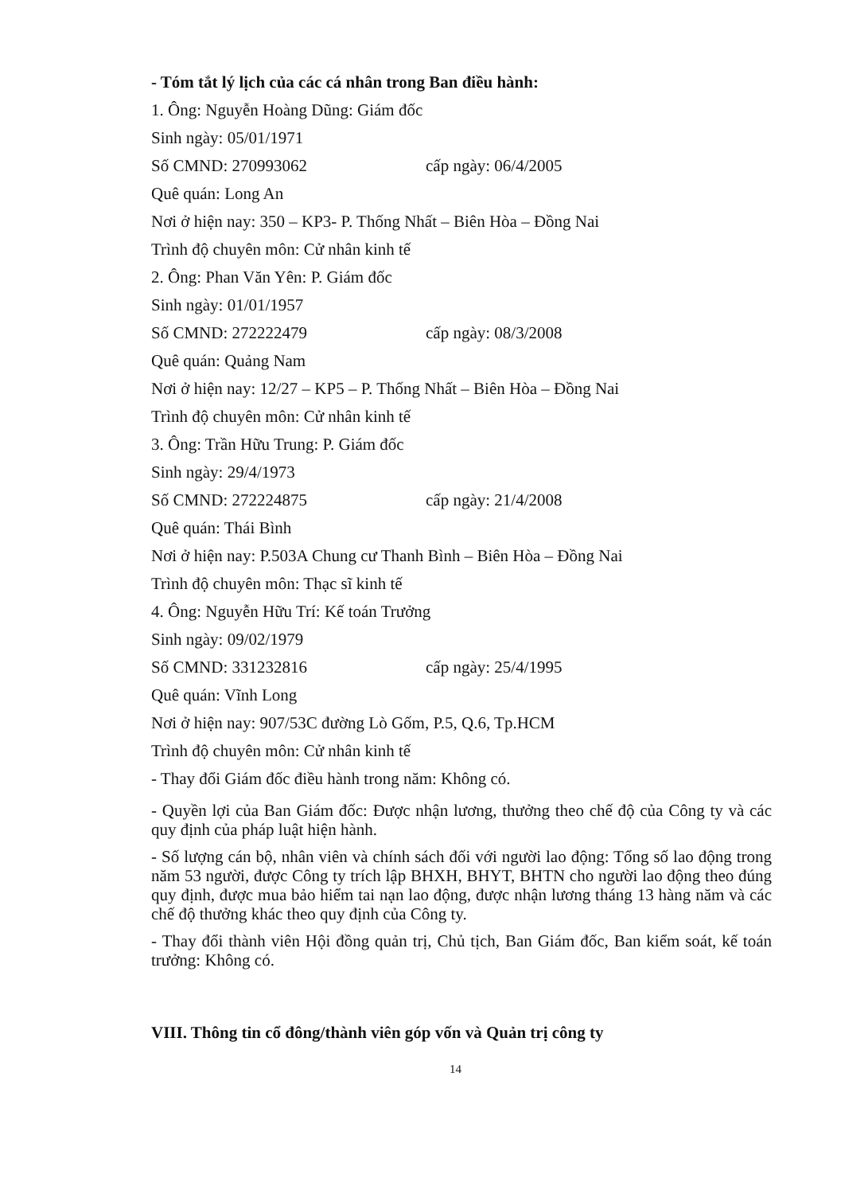- Tóm tắt lý lịch của các cá nhân trong Ban điều hành:
1. Ông: Nguyễn Hoàng Dũng: Giám đốc
Sinh ngày: 05/01/1971
Số CMND: 270993062 cấp ngày: 06/4/2005
Quê quán: Long An
Nơi ở hiện nay: 350 – KP3- P. Thống Nhất – Biên Hòa – Đồng Nai
Trình độ chuyên môn: Cử nhân kinh tế
2. Ông: Phan Văn Yên: P. Giám đốc
Sinh ngày: 01/01/1957
Số CMND: 272222479 cấp ngày: 08/3/2008
Quê quán: Quảng Nam
Nơi ở hiện nay: 12/27 – KP5 – P. Thống Nhất – Biên Hòa – Đồng Nai
Trình độ chuyên môn: Cử nhân kinh tế
3. Ông: Trần Hữu Trung: P. Giám đốc
Sinh ngày: 29/4/1973
Số CMND: 272224875 cấp ngày: 21/4/2008
Quê quán: Thái Bình
Nơi ở hiện nay: P.503A Chung cư Thanh Bình – Biên Hòa – Đồng Nai
Trình độ chuyên môn: Thạc sĩ kinh tế
4. Ông: Nguyễn Hữu Trí: Kế toán Trưởng
Sinh ngày: 09/02/1979
Số CMND: 331232816 cấp ngày: 25/4/1995
Quê quán: Vĩnh Long
Nơi ở hiện nay: 907/53C đường Lò Gốm, P.5, Q.6, Tp.HCM
Trình độ chuyên môn: Cử nhân kinh tế
- Thay đổi Giám đốc điều hành trong năm: Không có.
- Quyền lợi của Ban Giám đốc: Được nhận lương, thưởng theo chế độ của Công ty và các quy định của pháp luật hiện hành.
- Số lượng cán bộ, nhân viên và chính sách đối với người lao động: Tổng số lao động trong năm 53 người, được Công ty trích lập BHXH, BHYT, BHTN cho người lao động theo đúng quy định, được mua bảo hiểm tai nạn lao động, được nhận lương tháng 13 hàng năm và các chế độ thưởng khác theo quy định của Công ty.
- Thay đổi thành viên Hội đồng quản trị, Chủ tịch, Ban Giám đốc, Ban kiểm soát, kế toán trưởng: Không có.
VIII. Thông tin cổ đông/thành viên góp vốn và Quản trị công ty
14